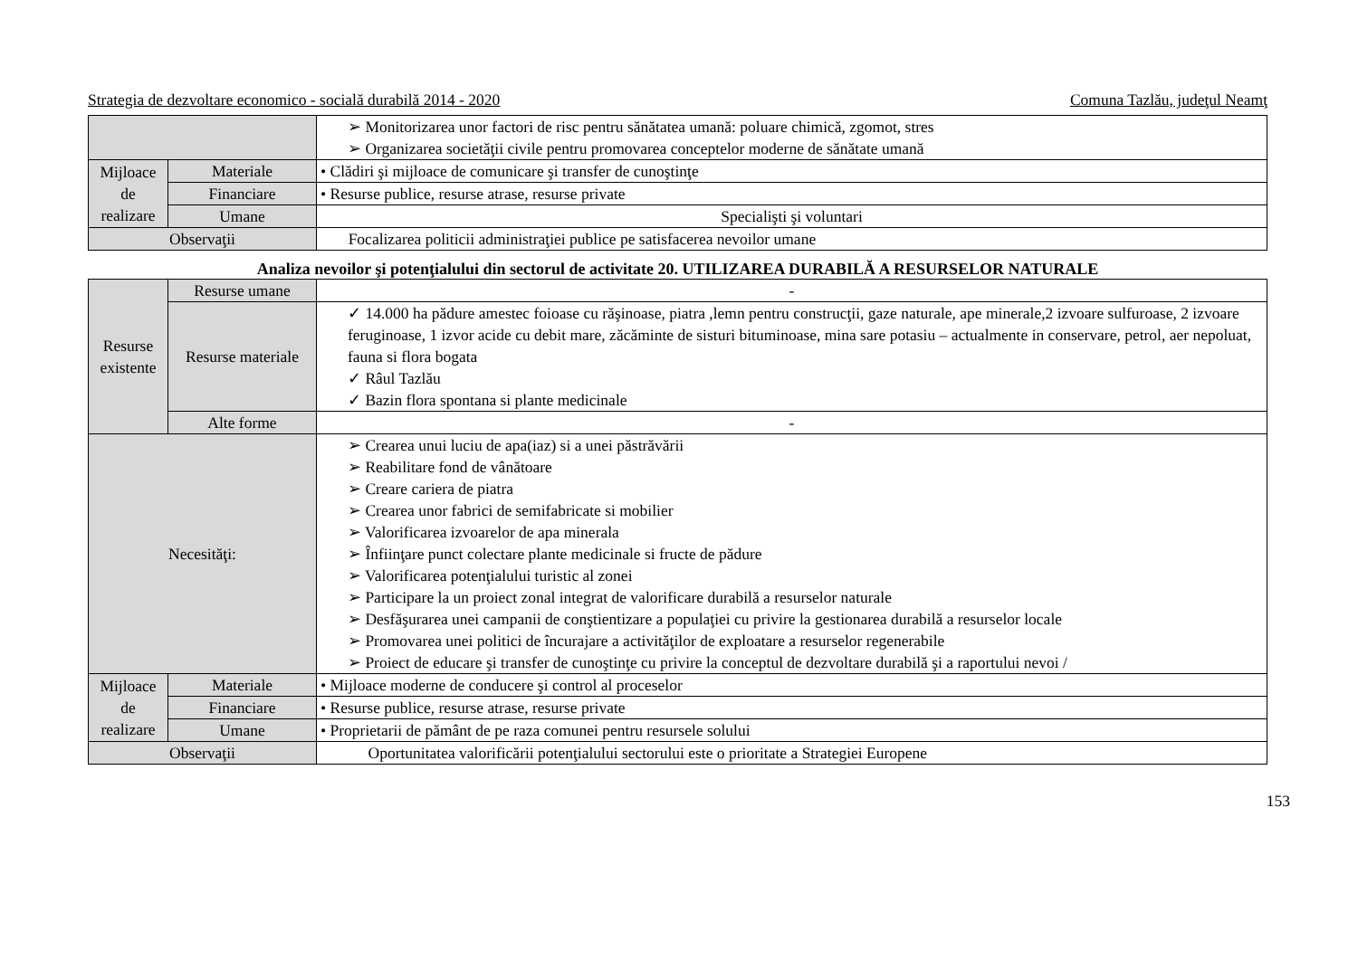Strategia de dezvoltare economico - socială durabilă 2014 - 2020 Comuna Tazlău, judeţul Neamţ
| | | ➢ Monitorizarea unor factori de risc pentru sănătatea umană: poluare chimică, zgomot, stres ➢ Organizarea societăţii civile pentru promovarea conceptelor moderne de sănătate umană |
| Mijloace de realizare | Materiale | • Clădiri şi mijloace de comunicare şi transfer de cunoştinţe |
| | Financiare | • Resurse publice, resurse atrase, resurse private |
| | Umane | Specialişti şi voluntari |
| Observaţii | | Focalizarea politicii administraţiei publice pe satisfacerea nevoilor umane |
Analiza nevoilor şi potenţialului din sectorul de activitate 20. UTILIZAREA DURABILĂ A RESURSELOR NATURALE
| Resurse existente | Resurse umane | - |
| | Resurse materiale | ✓ 14.000 ha pădure amestec foioase cu răşinoase, piatra ,lemn pentru construcţii, gaze naturale, ape minerale,2 izvoare sulfuroase, 2 izvoare feruginoase, 1 izvor acide cu debit mare, zăcăminte de sisturi bituminoase, mina sare potasiu – actualmente in conservare, petrol, aer nepoluat, fauna si flora bogata ✓ Râul Tazlău ✓ Bazin flora spontana si plante medicinale |
| | Alte forme | - |
| Necesităţi: | | ➢ Crearea unui luciu de apa(iaz) si a unei păstrăvării ➢ Reabilitare fond de vânătoare ➢ Creare cariera de piatra ➢ Crearea unor fabrici de semifabricate si mobilier ➢ Valorificarea izvoarelor de apa minerala ➢ Înfiinţare punct colectare plante medicinale si fructe de pădure ➢ Valorificarea potenţialului turistic al zonei ➢ Participare la un proiect zonal integrat de valorificare durabilă a resurselor naturale ➢ Desfăşurarea unei campanii de conştientizare a populaţiei cu privire la gestionarea durabilă a resurselor locale ➢ Promovarea unei politici de încurajare a activităţilor de exploatare a resurselor regenerabile ➢ Proiect de educare şi transfer de cunoştinţe cu privire la conceptul de dezvoltare durabilă şi a raportului nevoi / |
| Mijloace de realizare | Materiale | • Mijloace moderne de conducere şi control al proceselor |
| | Financiare | • Resurse publice, resurse atrase, resurse private |
| | Umane | • Proprietarii de pământ de pe raza comunei pentru resursele solului |
| Observaţii | | Oportunitatea valorificării potenţialului sectorului este o prioritate a Strategiei Europene |
153